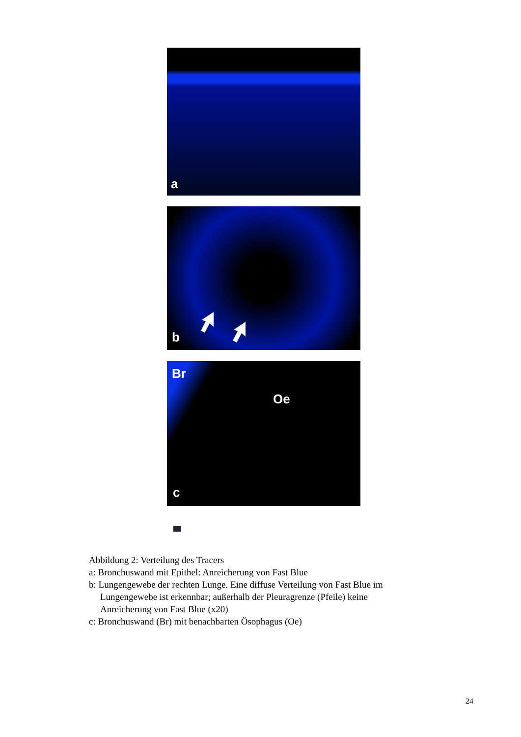a
b
Br
Oe
c
Abbildung 2: Verteilung des Tracers
a: Bronchuswand mit Epithel: Anreicherung von Fast Blue
b: Lungengewebe der rechten Lunge. Eine diffuse Verteilung von Fast Blue im
Lungengewebe ist erkennbar; außerhalb der Pleuragrenze (Pfeile) keine
Anreicherung von Fast Blue (x20)
c: Bronchuswand (Br) mit benachbarten Ösophagus (Oe)
24